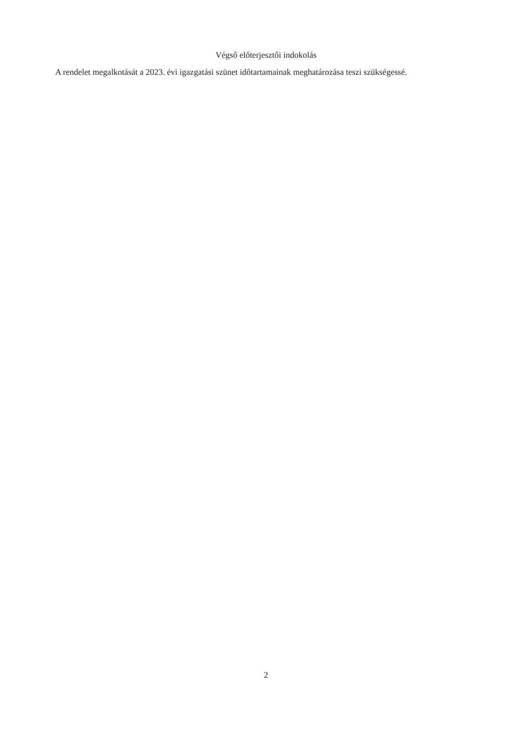Végső előterjesztői indokolás
A rendelet megalkotását a 2023. évi igazgatási szünet időtartamainak meghatározása teszi szükségessé.
2